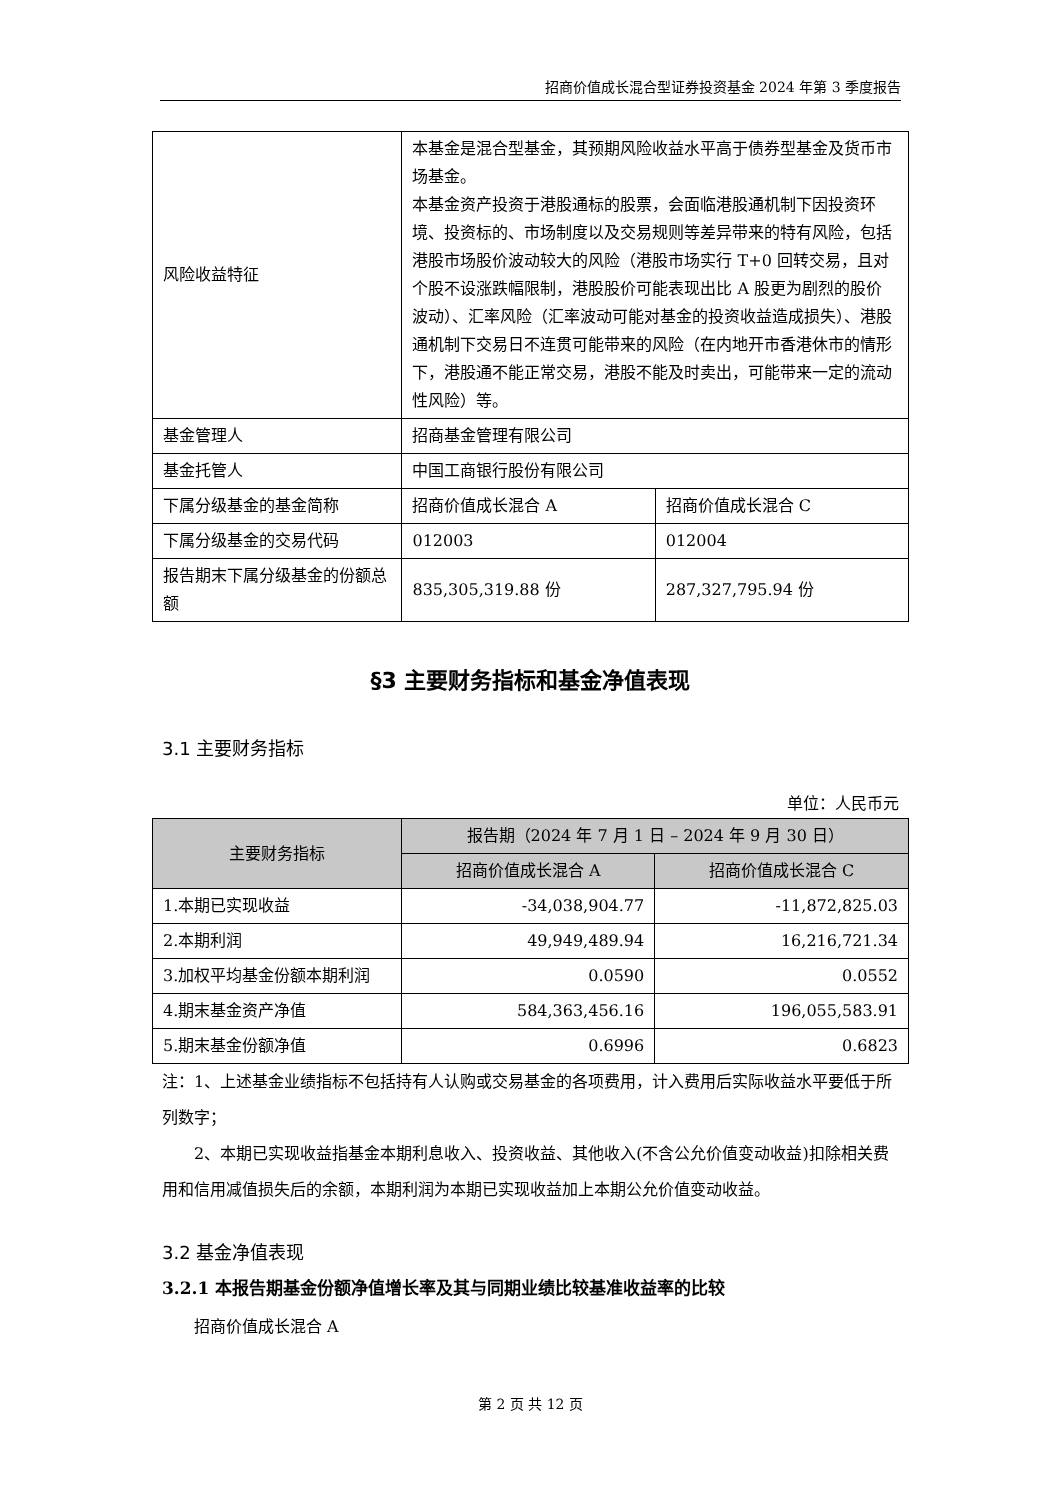招商价值成长混合型证券投资基金 2024 年第 3 季度报告
| 风险收益特征 | 本基金是混合型基金，其预期风险收益水平高于债券型基金及货币市场基金。 本基金资产投资于港股通标的股票，会面临港股通机制下因投资环境、投资标的、市场制度以及交易规则等差异带来的特有风险，包括港股市场股价波动较大的风险（港股市场实行 T+0 回转交易，且对个股不设涨跌幅限制，港股股价可能表现出比 A 股更为剧烈的股价波动）、汇率风险（汇率波动可能对基金的投资收益造成损失）、港股通机制下交易日不连贯可能带来的风险（在内地开市香港休市的情形下，港股通不能正常交易，港股不能及时卖出，可能带来一定的流动性风险）等。 | |
| 基金管理人 | 招商基金管理有限公司 | |
| 基金托管人 | 中国工商银行股份有限公司 | |
| 下属分级基金的基金简称 | 招商价值成长混合 A | 招商价值成长混合 C |
| 下属分级基金的交易代码 | 012003 | 012004 |
| 报告期末下属分级基金的份额总额 | 835,305,319.88 份 | 287,327,795.94 份 |
§3 主要财务指标和基金净值表现
3.1 主要财务指标
单位：人民币元
| 主要财务指标 | 报告期（2024 年 7 月 1 日 – 2024 年 9 月 30 日） | |
| --- | --- | --- |
| | 招商价值成长混合 A | 招商价值成长混合 C |
| 1.本期已实现收益 | -34,038,904.77 | -11,872,825.03 |
| 2.本期利润 | 49,949,489.94 | 16,216,721.34 |
| 3.加权平均基金份额本期利润 | 0.0590 | 0.0552 |
| 4.期末基金资产净值 | 584,363,456.16 | 196,055,583.91 |
| 5.期末基金份额净值 | 0.6996 | 0.6823 |
注：1、上述基金业绩指标不包括持有人认购或交易基金的各项费用，计入费用后实际收益水平要低于所列数字；
2、本期已实现收益指基金本期利息收入、投资收益、其他收入(不含公允价值变动收益)扣除相关费用和信用减值损失后的余额，本期利润为本期已实现收益加上本期公允价值变动收益。
3.2 基金净值表现
3.2.1 本报告期基金份额净值增长率及其与同期业绩比较基准收益率的比较
招商价值成长混合 A
第 2 页 共 12 页